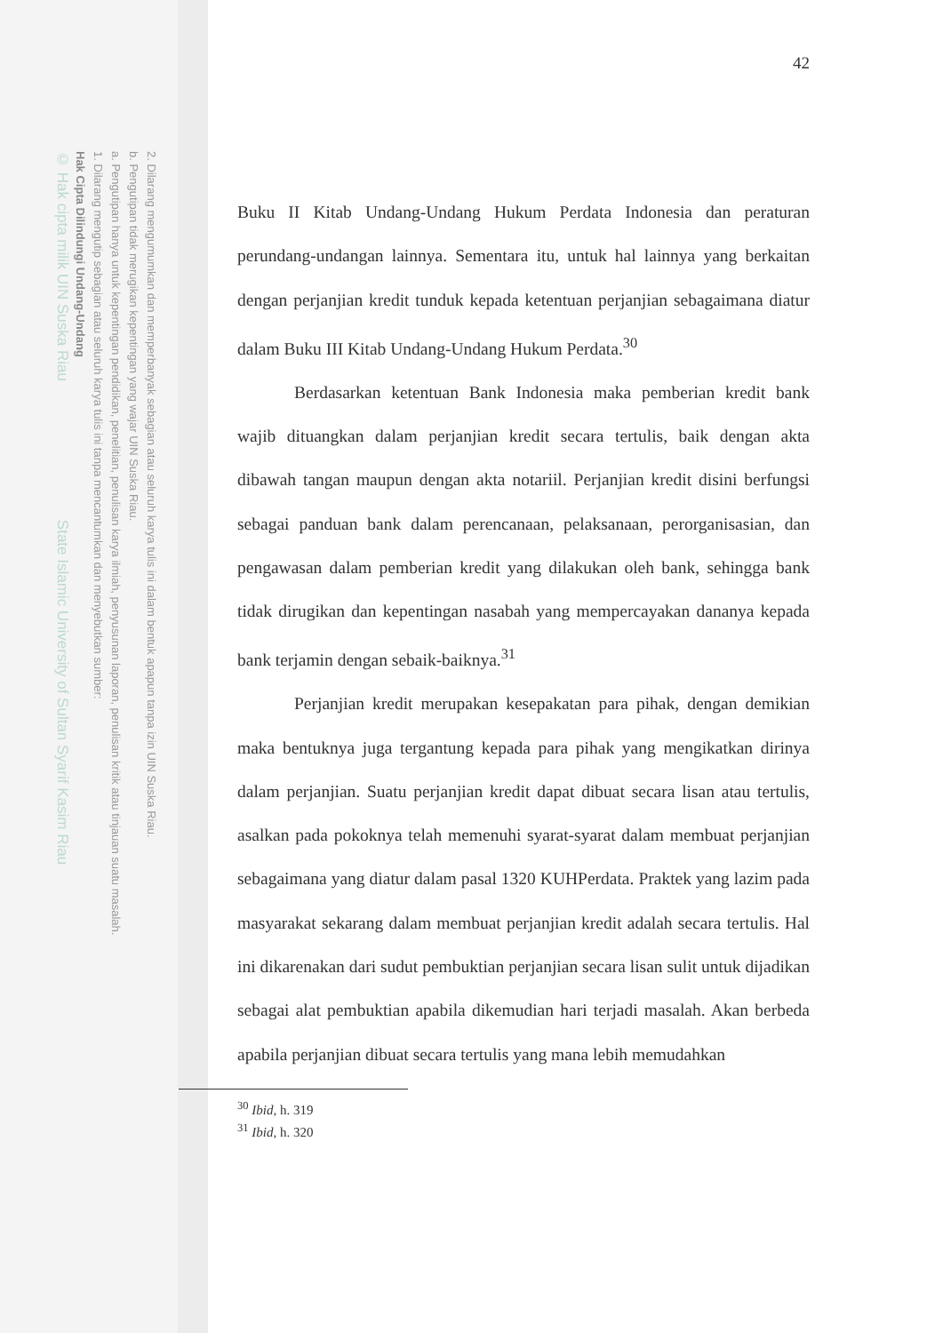2. Dilarang mengumumkan dan memperbanyak sebagian atau seluruh karya tulis ini dalam bentuk apapun tanpa izin UIN Suska Riau.
b. Pengutipan tidak merugikan kepentingan yang wajar UIN Suska Riau.
a. Pengutipan hanya untuk kepentingan pendidikan, penelitian, penulisan karya ilmiah, penyusunan laporan, penulisan kritik atau tinjauan suatu masalah.
1. Dilarang mengutip sebagian atau seluruh karya tulis ini tanpa mencantumkan dan menyebutkan sumber:
Hak Cipta Dilindungi Undang-Undang
© Hak cipta milik UIN Suska Riau State Islamic University of Sultan Syarif Kasim Riau
42
Buku II Kitab Undang-Undang Hukum Perdata Indonesia dan peraturan perundang-undangan lainnya. Sementara itu, untuk hal lainnya yang berkaitan dengan perjanjian kredit tunduk kepada ketentuan perjanjian sebagaimana diatur dalam Buku III Kitab Undang-Undang Hukum Perdata.<sup>30</sup>
Berdasarkan ketentuan Bank Indonesia maka pemberian kredit bank wajib dituangkan dalam perjanjian kredit secara tertulis, baik dengan akta dibawah tangan maupun dengan akta notariil. Perjanjian kredit disini berfungsi sebagai panduan bank dalam perencanaan, pelaksanaan, perorganisasian, dan pengawasan dalam pemberian kredit yang dilakukan oleh bank, sehingga bank tidak dirugikan dan kepentingan nasabah yang mempercayakan dananya kepada bank terjamin dengan sebaik-baiknya.<sup>31</sup>
Perjanjian kredit merupakan kesepakatan para pihak, dengan demikian maka bentuknya juga tergantung kepada para pihak yang mengikatkan dirinya dalam perjanjian. Suatu perjanjian kredit dapat dibuat secara lisan atau tertulis, asalkan pada pokoknya telah memenuhi syarat-syarat dalam membuat perjanjian sebagaimana yang diatur dalam pasal 1320 KUHPerdata. Praktek yang lazim pada masyarakat sekarang dalam membuat perjanjian kredit adalah secara tertulis. Hal ini dikarenakan dari sudut pembuktian perjanjian secara lisan sulit untuk dijadikan sebagai alat pembuktian apabila dikemudian hari terjadi masalah. Akan berbeda apabila perjanjian dibuat secara tertulis yang mana lebih memudahkan
<sup>30</sup> Ibid, h. 319
<sup>31</sup> Ibid, h. 320